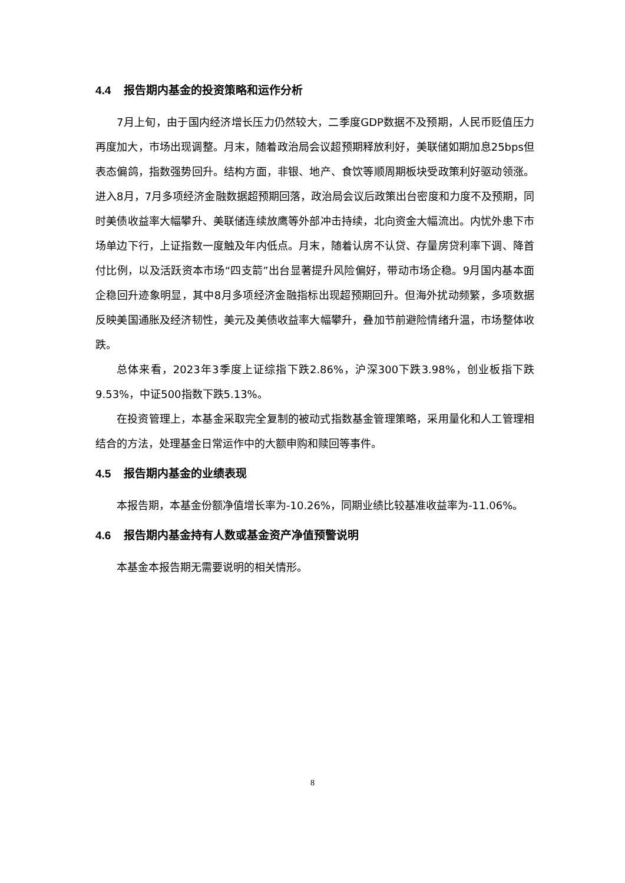4.4 报告期内基金的投资策略和运作分析
7月上旬，由于国内经济增长压力仍然较大，二季度GDP数据不及预期，人民币贬值压力再度加大，市场出现调整。月末，随着政治局会议超预期释放利好，美联储如期加息25bps但表态偏鸽，指数强势回升。结构方面，非银、地产、食饮等顺周期板块受政策利好驱动领涨。进入8月，7月多项经济金融数据超预期回落，政治局会议后政策出台密度和力度不及预期，同时美债收益率大幅攀升、美联储连续放鹰等外部冲击持续，北向资金大幅流出。内忧外患下市场单边下行，上证指数一度触及年内低点。月末，随着认房不认贷、存量房贷利率下调、降首付比例，以及活跃资本市场“四支箭”出台显著提升风险偏好，带动市场企稳。9月国内基本面企稳回升迹象明显，其中8月多项经济金融指标出现超预期回升。但海外扰动频繁，多项数据反映美国通胀及经济韧性，美元及美债收益率大幅攀升，叠加节前避险情绪升温，市场整体收跌。
总体来看，2023年3季度上证综指下跌2.86%，沪深300下跌3.98%，创业板指下跌9.53%，中证500指数下跌5.13%。
在投资管理上，本基金采取完全复制的被动式指数基金管理策略，采用量化和人工管理相结合的方法，处理基金日常运作中的大额申购和赎回等事件。
4.5 报告期内基金的业绩表现
本报告期，本基金份额净值增长率为-10.26%，同期业绩比较基准收益率为-11.06%。
4.6 报告期内基金持有人数或基金资产净值预警说明
本基金本报告期无需要说明的相关情形。
8